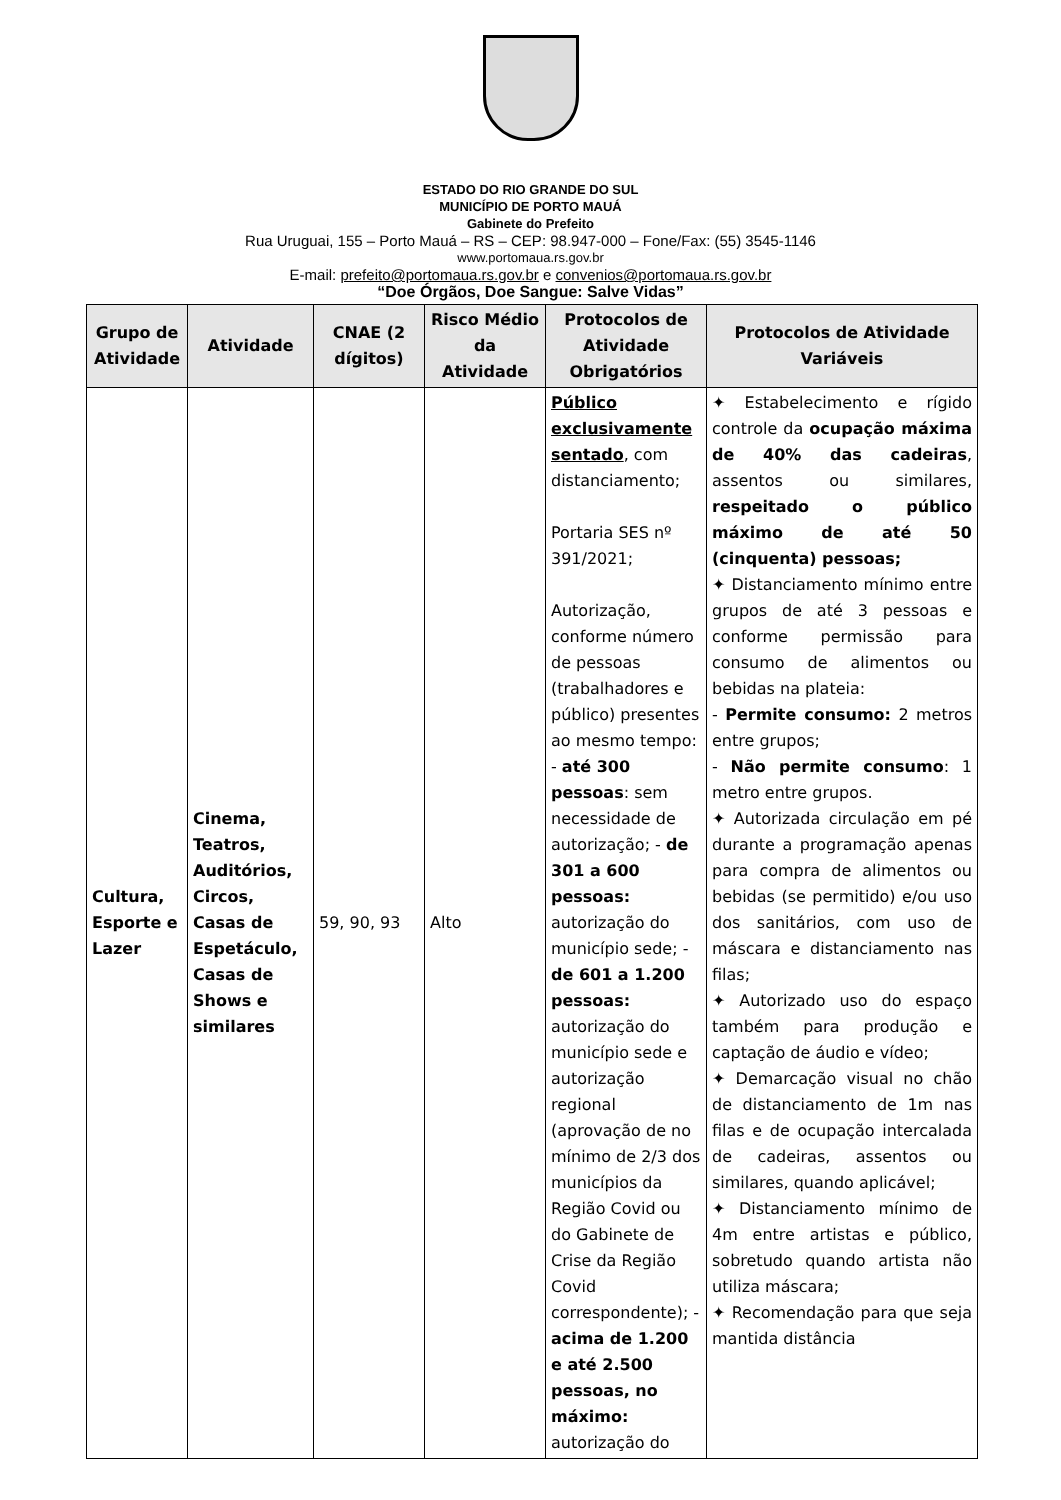ESTADO DO RIO GRANDE DO SUL
MUNICÍPIO DE PORTO MAUÁ
Gabinete do Prefeito
Rua Uruguai, 155 – Porto Mauá – RS – CEP: 98.947-000 – Fone/Fax: (55) 3545-1146
www.portomaua.rs.gov.br
E-mail: prefeito@portomaua.rs.gov.br e convenios@portomaua.rs.gov.br
“Doe Órgãos, Doe Sangue: Salve Vidas”
| Grupo de Atividade | Atividade | CNAE (2 dígitos) | Risco Médio da Atividade | Protocolos de Atividade Obrigatórios | Protocolos de Atividade Variáveis |
| --- | --- | --- | --- | --- | --- |
| Cultura, Esporte e Lazer | Cinema, Teatros, Auditórios, Circos, Casas de Espetáculo, Casas de Shows e similares | 59, 90, 93 | Alto | Público exclusivamente sentado , com distanciamento; Portaria SES nº 391/2021; Autorização, conforme número de pessoas (trabalhadores e público) presentes ao mesmo tempo: - até 300 pessoas : sem necessidade de autorização; - de 301 a 600 pessoas: autorização do município sede; - de 601 a 1.200 pessoas: autorização do município sede e autorização regional (aprovação de no mínimo de 2/3 dos municípios da Região Covid ou do Gabinete de Crise da Região Covid correspondente); - acima de 1.200 e até 2.500 pessoas, no máximo: autorização do | ✦ Estabelecimento e rígido controle da ocupação máxima de 40% das cadeiras , assentos ou similares, respeitado o público máximo de até 50 (cinquenta) pessoas; ✦ Distanciamento mínimo entre grupos de até 3 pessoas e conforme permissão para consumo de alimentos ou bebidas na plateia: - Permite consumo: 2 metros entre grupos; - Não permite consumo : 1 metro entre grupos. ✦ Autorizada circulação em pé durante a programação apenas para compra de alimentos ou bebidas (se permitido) e/ou uso dos sanitários, com uso de máscara e distanciamento nas filas; ✦ Autorizado uso do espaço também para produção e captação de áudio e vídeo; ✦ Demarcação visual no chão de distanciamento de 1m nas filas e de ocupação intercalada de cadeiras, assentos ou similares, quando aplicável; ✦ Distanciamento mínimo de 4m entre artistas e público, sobretudo quando artista não utiliza máscara; ✦ Recomendação para que seja mantida distância |